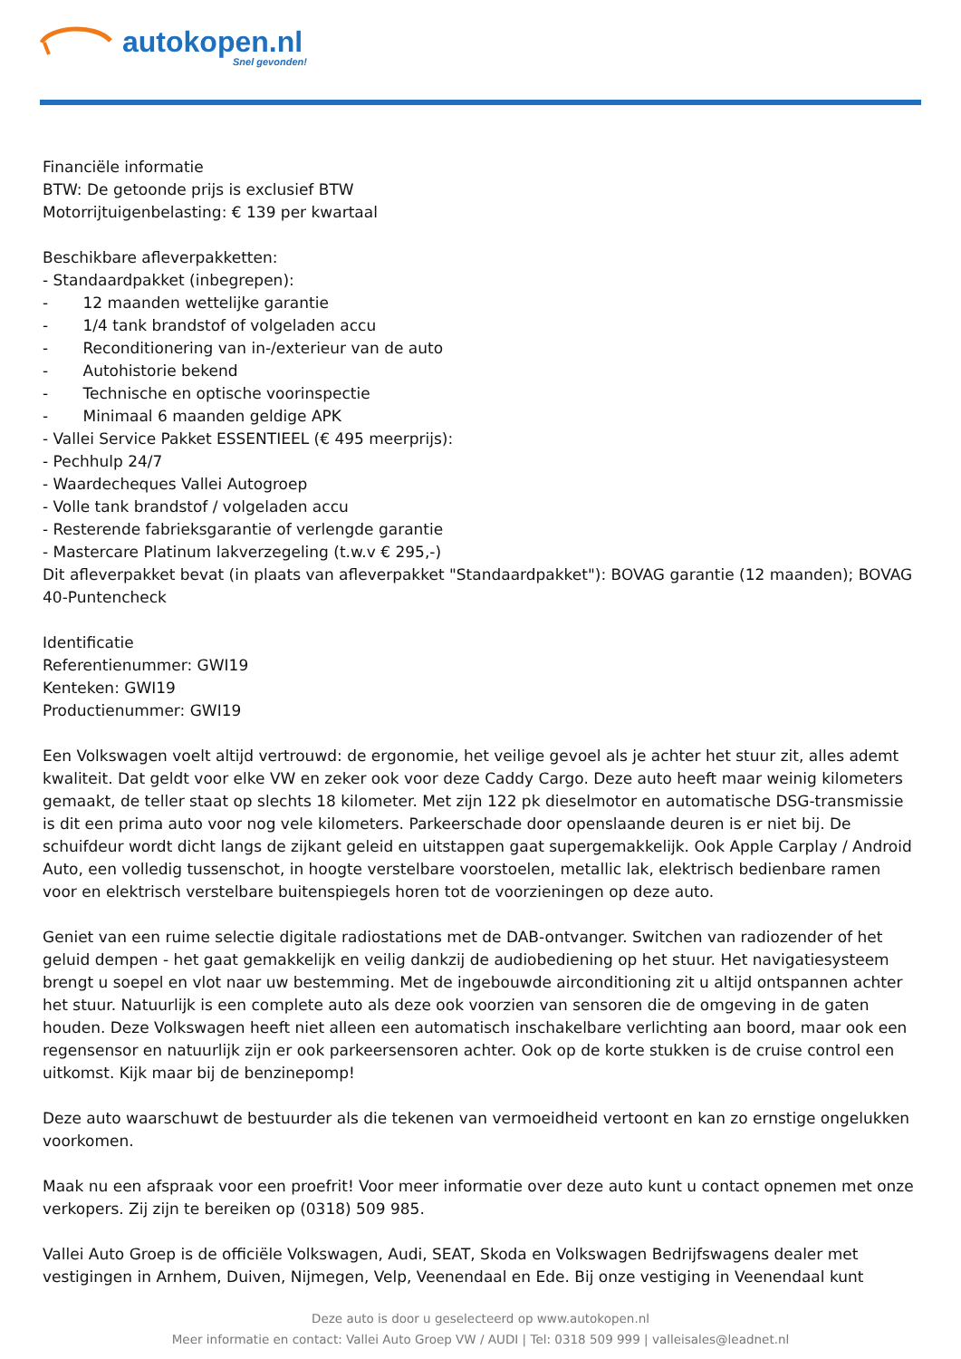autokopen.nl
Snel gevonden!
Financiële informatie
BTW: De getoonde prijs is exclusief BTW
Motorrijtuigenbelasting: € 139 per kwartaal
Beschikbare afleverpakketten:
- Standaardpakket (inbegrepen):
- 12 maanden wettelijke garantie
- 1/4 tank brandstof of volgeladen accu
- Reconditionering van in-/exterieur van de auto
- Autohistorie bekend
- Technische en optische voorinspectie
- Minimaal 6 maanden geldige APK
- Vallei Service Pakket ESSENTIEEL (€ 495 meerprijs):
- Pechhulp 24/7
- Waardecheques Vallei Autogroep
- Volle tank brandstof / volgeladen accu
- Resterende fabrieksgarantie of verlengde garantie
- Mastercare Platinum lakverzegeling (t.w.v € 295,-)
Dit afleverpakket bevat (in plaats van afleverpakket "Standaardpakket"): BOVAG garantie (12 maanden); BOVAG 40-Puntencheck
Identificatie
Referentienummer: GWI19
Kenteken: GWI19
Productienummer: GWI19
Een Volkswagen voelt altijd vertrouwd: de ergonomie, het veilige gevoel als je achter het stuur zit, alles ademt kwaliteit. Dat geldt voor elke VW en zeker ook voor deze Caddy Cargo. Deze auto heeft maar weinig kilometers gemaakt, de teller staat op slechts 18 kilometer. Met zijn 122 pk dieselmotor en automatische DSG-transmissie is dit een prima auto voor nog vele kilometers. Parkeerschade door openslaande deuren is er niet bij. De schuifdeur wordt dicht langs de zijkant geleid en uitstappen gaat supergemakkelijk. Ook Apple Carplay / Android Auto, een volledig tussenschot, in hoogte verstelbare voorstoelen, metallic lak, elektrisch bedienbare ramen voor en elektrisch verstelbare buitenspiegels horen tot de voorzieningen op deze auto.
Geniet van een ruime selectie digitale radiostations met de DAB-ontvanger. Switchen van radiozender of het geluid dempen - het gaat gemakkelijk en veilig dankzij de audiobediening op het stuur. Het navigatiesysteem brengt u soepel en vlot naar uw bestemming. Met de ingebouwde airconditioning zit u altijd ontspannen achter het stuur. Natuurlijk is een complete auto als deze ook voorzien van sensoren die de omgeving in de gaten houden. Deze Volkswagen heeft niet alleen een automatisch inschakelbare verlichting aan boord, maar ook een regensensor en natuurlijk zijn er ook parkeersensoren achter. Ook op de korte stukken is de cruise control een uitkomst. Kijk maar bij de benzinepomp!
Deze auto waarschuwt de bestuurder als die tekenen van vermoeidheid vertoont en kan zo ernstige ongelukken voorkomen.
Maak nu een afspraak voor een proefrit! Voor meer informatie over deze auto kunt u contact opnemen met onze verkopers. Zij zijn te bereiken op (0318) 509 985.
Vallei Auto Groep is de officiële Volkswagen, Audi, SEAT, Skoda en Volkswagen Bedrijfswagens dealer met vestigingen in Arnhem, Duiven, Nijmegen, Velp, Veenendaal en Ede. Bij onze vestiging in Veenendaal kunt
Deze auto is door u geselecteerd op www.autokopen.nl
Meer informatie en contact: Vallei Auto Groep VW / AUDI | Tel: 0318 509 999 | valleisales@leadnet.nl